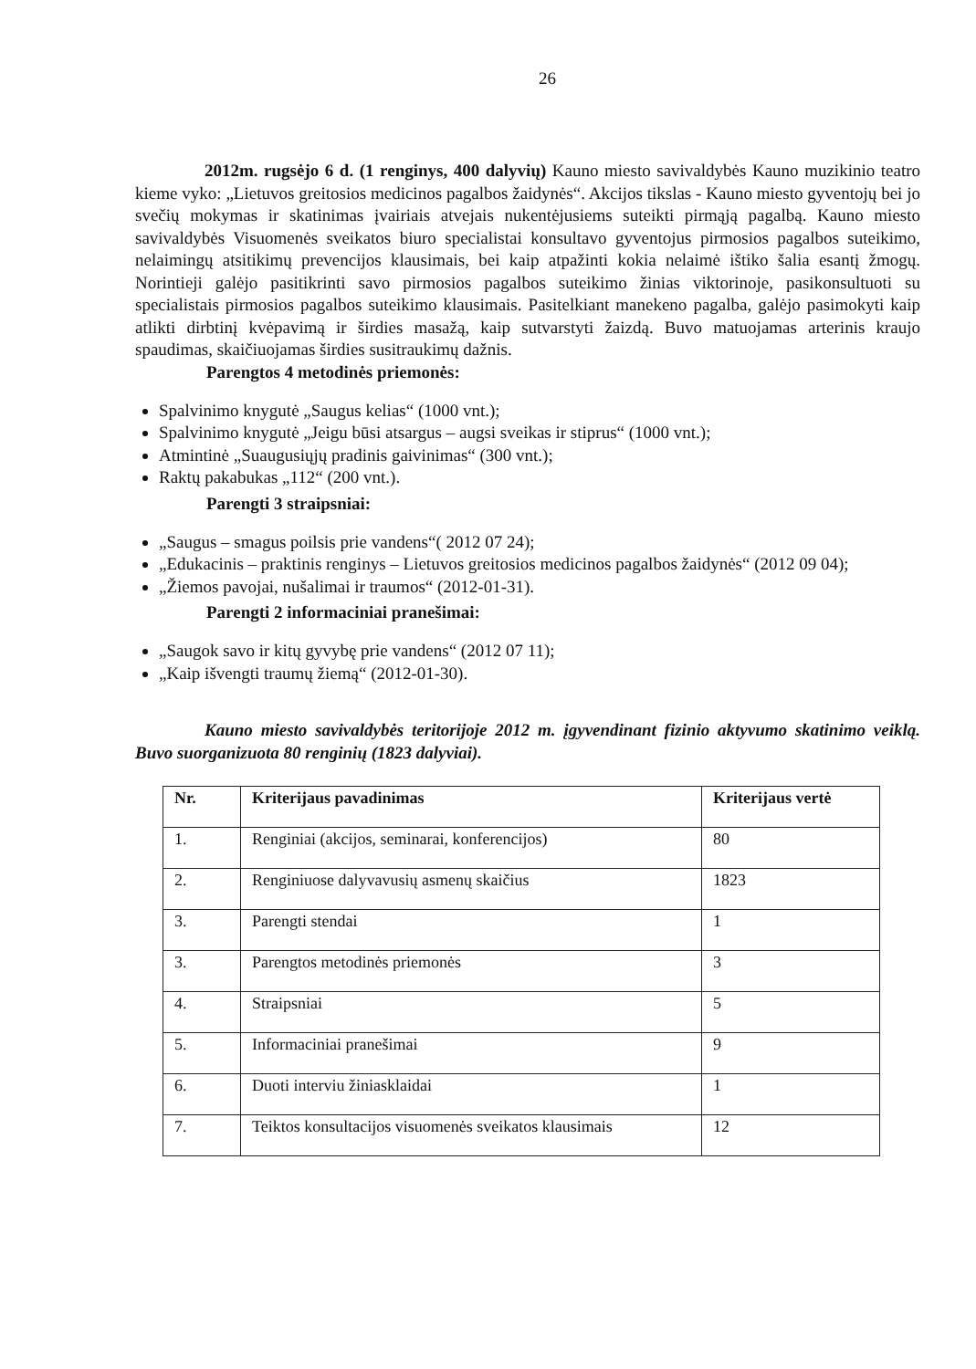26
2012m. rugsėjo 6 d. (1 renginys, 400 dalyvių) Kauno miesto savivaldybės Kauno muzikinio teatro kieme vyko: „Lietuvos greitosios medicinos pagalbos žaidynės“. Akcijos tikslas - Kauno miesto gyventojų bei jo svečių mokymas ir skatinimas įvairiais atvejais nukentėjusiems suteikti pirmąją pagalbą. Kauno miesto savivaldybės Visuomenės sveikatos biuro specialistai konsultavo gyventojus pirmosios pagalbos suteikimo, nelaimingų atsitikimų prevencijos klausimais, bei kaip atpažinti kokia nelaimė ištiko šalia esantį žmogų. Norintieji galėjo pasitikrinti savo pirmosios pagalbos suteikimo žinias viktorinoje, pasikonsultuoti su specialistais pirmosios pagalbos suteikimo klausimais. Pasitelkiant manekeno pagalba, galėjo pasimokyti kaip atlikti dirbtinį kvėpavimą ir širdies masažą, kaip sutvarstyti žaizdą. Buvo matuojamas arterinis kraujo spaudimas, skaičiuojamas širdies susitraukimų dažnis.
Parengtos 4 metodinės priemonės:
Spalvinimo knygutė „Saugus kelias“ (1000 vnt.);
Spalvinimo knygutė „Jeigu būsi atsargus – augsi sveikas ir stiprus“ (1000 vnt.);
Atmintinė „Suaugusiųjų pradinis gaivinimas“ (300 vnt.);
Raktų pakabukas „112“ (200 vnt.).
Parengti 3 straipsniai:
„Saugus – smagus poilsis prie vandens“( 2012 07 24);
„Edukacinis – praktinis renginys – Lietuvos greitosios medicinos pagalbos žaidynės“ (2012 09 04);
„Žiemos pavojai, nušalimai ir traumos“ (2012-01-31).
Parengti 2 informaciniai pranešimai:
„Saugok savo ir kitų gyvybę prie vandens“ (2012 07 11);
„Kaip išvengti traumų žiemą“ (2012-01-30).
Kauno miesto savivaldybės teritorijoje 2012 m. įgyvendinant fizinio aktyvumo skatinimo veiklą. Buvo suorganizuota 80 renginių (1823 dalyviai).
| Nr. | Kriterijaus pavadinimas | Kriterijaus vertė |
| --- | --- | --- |
| 1. | Renginiai (akcijos, seminarai, konferencijos) | 80 |
| 2. | Renginiuose dalyvavusių asmenų skaičius | 1823 |
| 3. | Parengti stendai | 1 |
| 3. | Parengtos metodinės priemonės | 3 |
| 4. | Straipsniai | 5 |
| 5. | Informaciniai pranešimai | 9 |
| 6. | Duoti interviu žiniasklaidai | 1 |
| 7. | Teiktos konsultacijos visuomenės sveikatos klausimais | 12 |